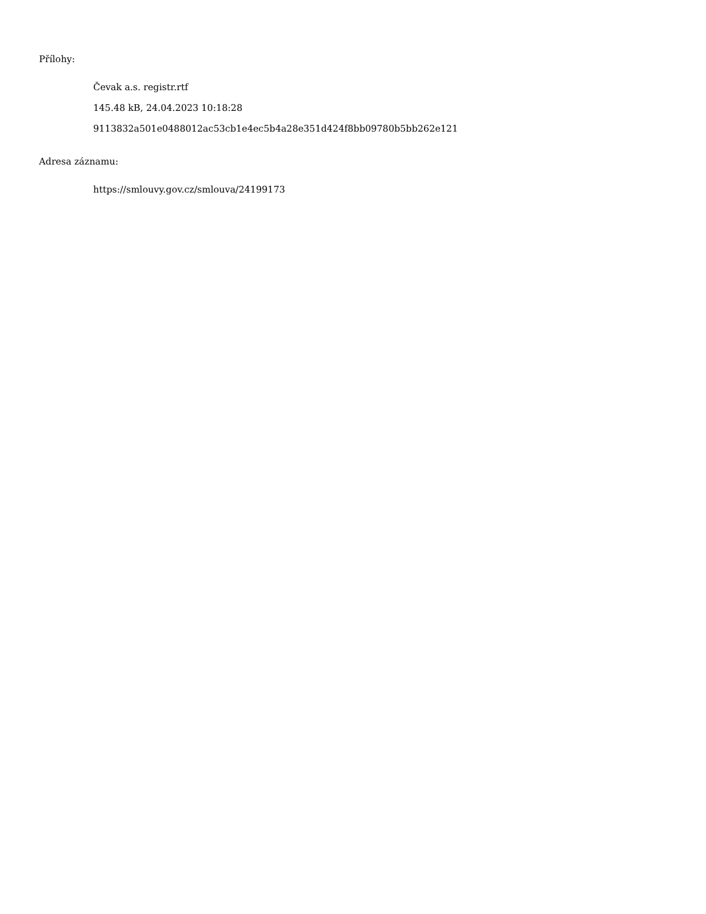Přílohy:
Čevak a.s. registr.rtf
145.48 kB, 24.04.2023 10:18:28
9113832a501e0488012ac53cb1e4ec5b4a28e351d424f8bb09780b5bb262e121
Adresa záznamu:
https://smlouvy.gov.cz/smlouva/24199173